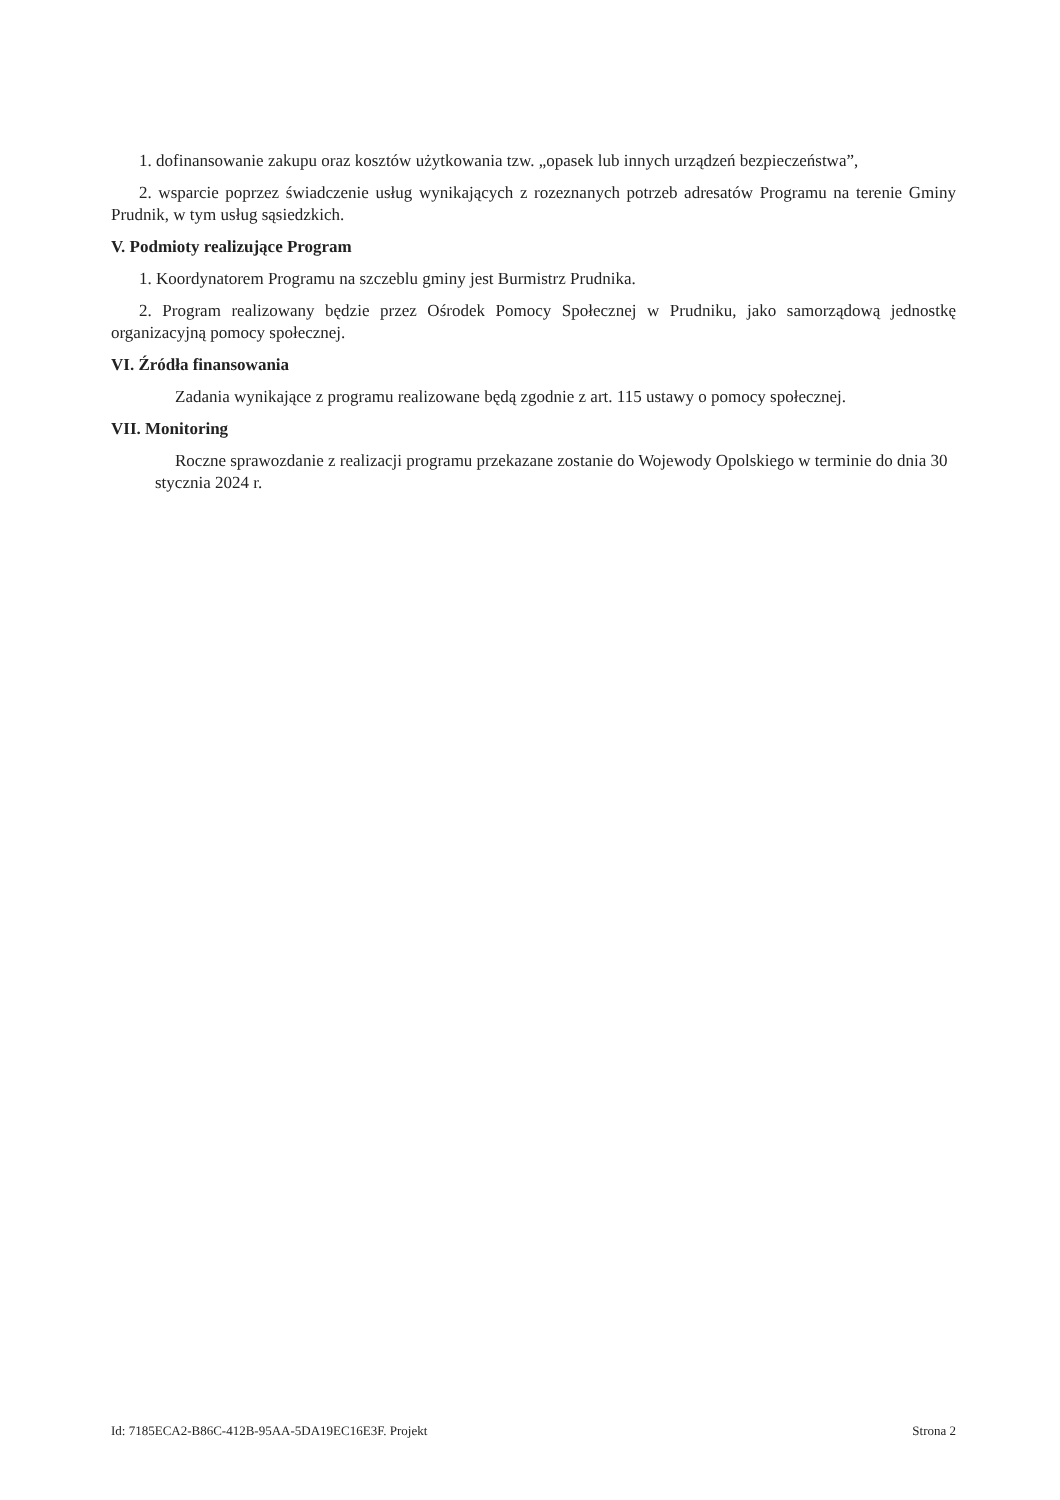1. dofinansowanie zakupu oraz kosztów użytkowania tzw. „opasek lub innych urządzeń bezpieczeństwa”,
2. wsparcie poprzez świadczenie usług wynikających z rozeznanych potrzeb adresatów Programu na terenie Gminy Prudnik, w tym usług sąsiedzkich.
V. Podmioty realizujące Program
1. Koordynatorem Programu na szczeblu gminy jest Burmistrz Prudnika.
2. Program realizowany będzie przez Ośrodek Pomocy Społecznej w Prudniku, jako samorządową jednostkę organizacyjną pomocy społecznej.
VI. Źródła finansowania
Zadania wynikające z programu realizowane będą zgodnie z art. 115 ustawy o pomocy społecznej.
VII. Monitoring
Roczne sprawozdanie z realizacji programu przekazane zostanie do Wojewody Opolskiego w terminie do dnia 30 stycznia 2024 r.
Id: 7185ECA2-B86C-412B-95AA-5DA19EC16E3F. Projekt Strona 2